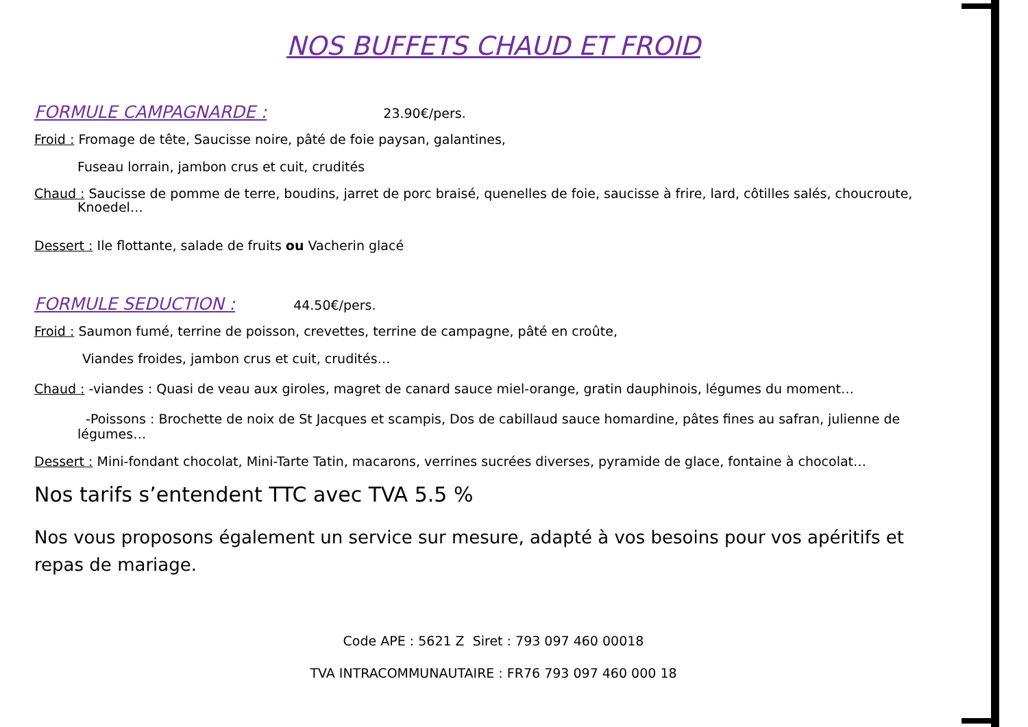NOS BUFFETS CHAUD ET FROID
FORMULE CAMPAGNARDE :
23.90€/pers.
Froid : Fromage de tête, Saucisse noire, pâté de foie paysan, galantines,
Fuseau lorrain, jambon crus et cuit, crudités
Chaud : Saucisse de pomme de terre, boudins, jarret de porc braisé, quenelles de foie, saucisse à frire, lard, côtilles salés, choucroute,
Knoedel…
Dessert : Ile flottante, salade de fruits ou Vacherin glacé
FORMULE SEDUCTION :
44.50€/pers.
Froid : Saumon fumé, terrine de poisson, crevettes, terrine de campagne, pâté en croûte,
Viandes froides, jambon crus et cuit, crudités…
Chaud : -viandes : Quasi de veau aux giroles, magret de canard sauce miel-orange, gratin dauphinois, légumes du moment…
-Poissons : Brochette de noix de St Jacques et scampis, Dos de cabillaud sauce homardine, pâtes fines au safran, julienne de légumes…
Dessert : Mini-fondant chocolat, Mini-Tarte Tatin, macarons, verrines sucrées diverses, pyramide de glace, fontaine à chocolat…
Nos tarifs s’entendent TTC avec TVA 5.5 %
Nos vous proposons également un service sur mesure, adapté à vos besoins pour vos apéritifs et repas de mariage.
Code APE : 5621 Z Siret : 793 097 460 00018
TVA INTRACOMMUNAUTAIRE : FR76 793 097 460 000 18